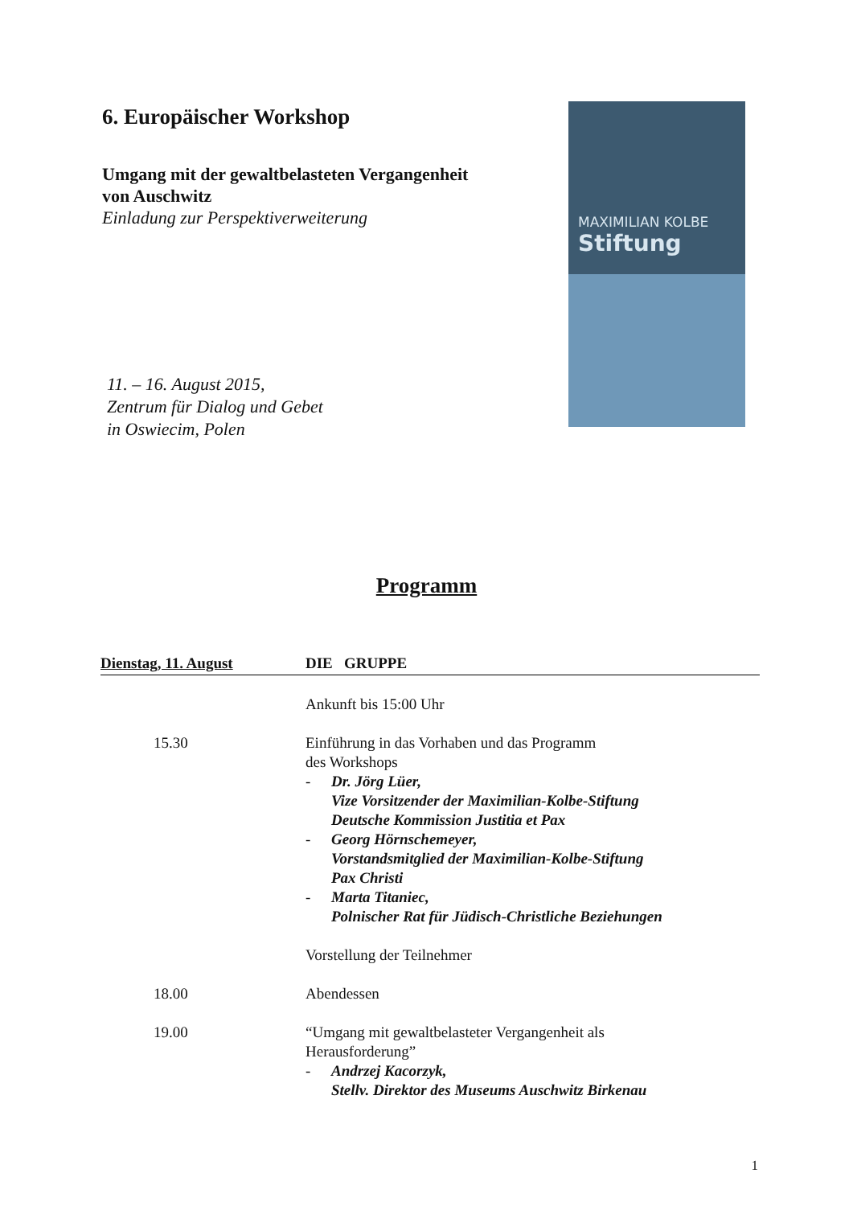6. Europäischer Workshop
Umgang mit der gewaltbelasteten Vergangenheit
von Auschwitz
Einladung zur Perspektiverweiterung
11. – 16. August 2015,
Zentrum für Dialog und Gebet
in Oswiecim, Polen
MAXIMILIAN KOLBE
Stiftung
Programm
Dienstag, 11. August DIE GRUPPE
Ankunft bis 15:00 Uhr
15.30 Einführung in das Vorhaben und das Programm
des Workshops
- Dr. Jörg Lüer,
Vize Vorsitzender der Maximilian-Kolbe-Stiftung
Deutsche Kommission Justitia et Pax
- Georg Hörnschemeyer,
Vorstandsmitglied der Maximilian-Kolbe-Stiftung
Pax Christi
- Marta Titaniec,
Polnischer Rat für Jüdisch-Christliche Beziehungen
Vorstellung der Teilnehmer
18.00 Abendessen
19.00 “Umgang mit gewaltbelasteter Vergangenheit als
Herausforderung”
- Andrzej Kacorzyk,
Stellv. Direktor des Museums Auschwitz Birkenau
1